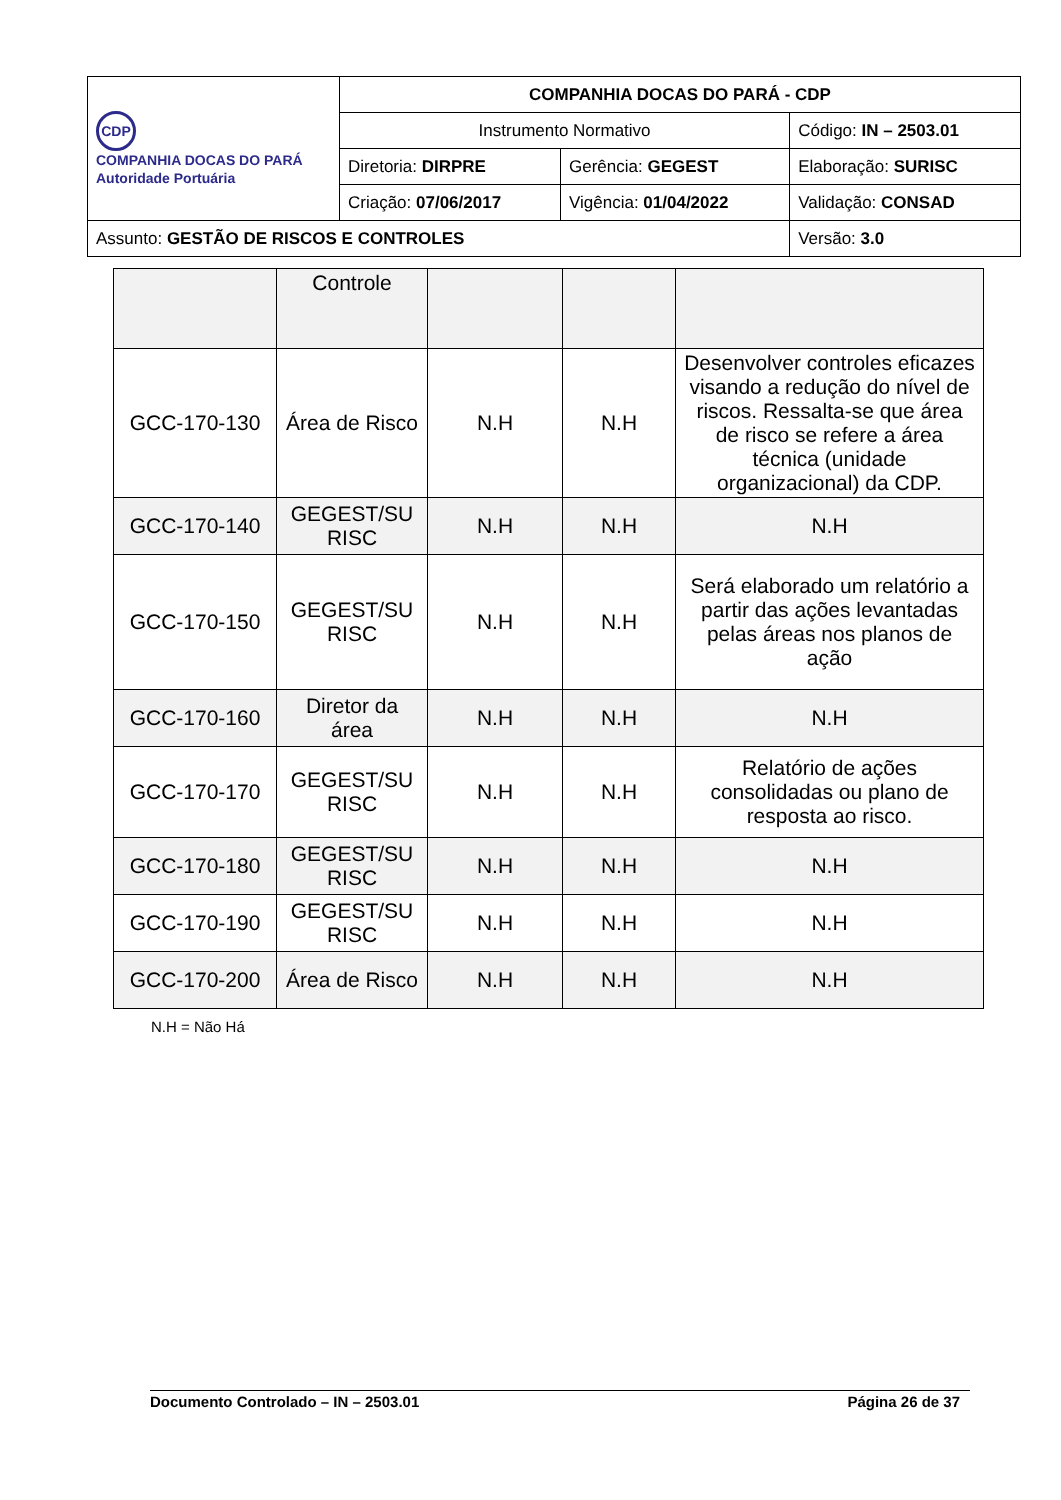| CDP COMPANHIA DOCAS DO PARÁ Autoridade Portuária | COMPANHIA DOCAS DO PARÁ - CDP | | |
| | Instrumento Normativo | | Código: IN – 2503.01 |
| | Diretoria: DIRPRE | Gerência: GEGEST | Elaboração: SURISC |
| | Criação: 07/06/2017 | Vigência: 01/04/2022 | Validação: CONSAD |
| Assunto: GESTÃO DE RISCOS E CONTROLES | | | Versão: 3.0 |
| | Controle | | | |
| GCC-170-130 | Área de Risco | N.H | N.H | Desenvolver controles eficazes visando a redução do nível de riscos. Ressalta-se que área de risco se refere a área técnica (unidade organizacional) da CDP. |
| GCC-170-140 | GEGEST/SU RISC | N.H | N.H | N.H |
| GCC-170-150 | GEGEST/SU RISC | N.H | N.H | Será elaborado um relatório a partir das ações levantadas pelas áreas nos planos de ação |
| GCC-170-160 | Diretor da área | N.H | N.H | N.H |
| GCC-170-170 | GEGEST/SU RISC | N.H | N.H | Relatório de ações consolidadas ou plano de resposta ao risco. |
| GCC-170-180 | GEGEST/SU RISC | N.H | N.H | N.H |
| GCC-170-190 | GEGEST/SU RISC | N.H | N.H | N.H |
| GCC-170-200 | Área de Risco | N.H | N.H | N.H |
N.H = Não Há
Documento Controlado – IN – 2503.01 Página 26 de 37